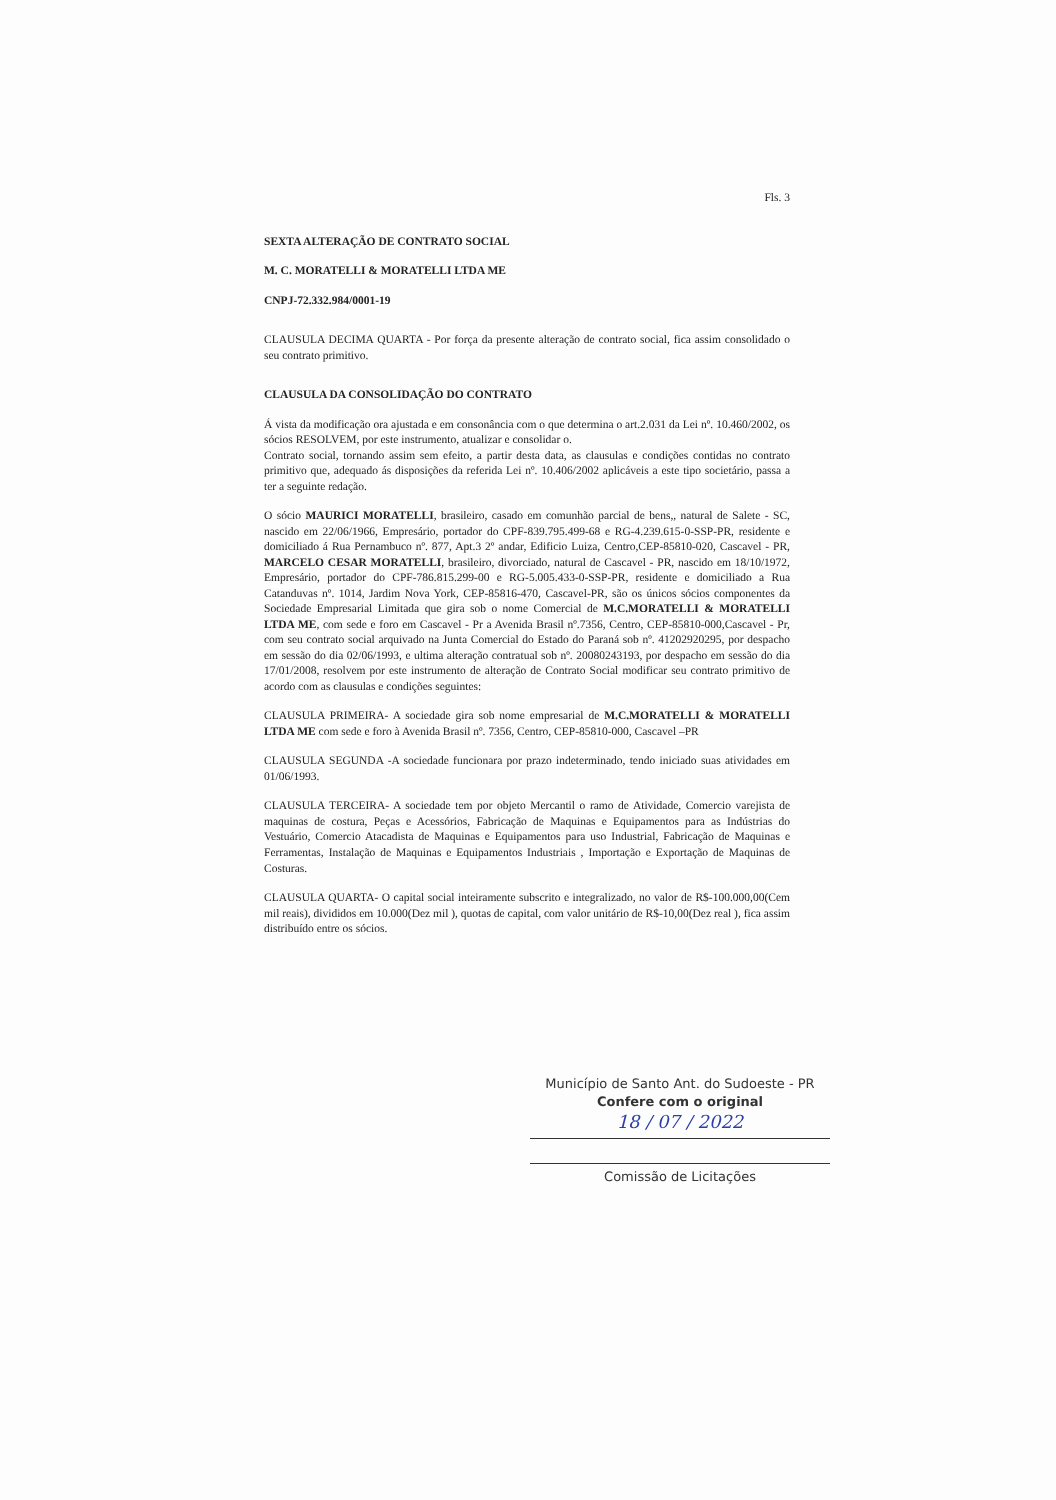Fls. 3
SEXTA ALTERAÇÃO DE CONTRATO SOCIAL
M. C. MORATELLI & MORATELLI LTDA ME
CNPJ-72.332.984/0001-19
CLAUSULA DECIMA QUARTA - Por força da presente alteração de contrato social, fica assim consolidado o seu contrato primitivo.
CLAUSULA DA CONSOLIDAÇÃO DO CONTRATO
Á vista da modificação ora ajustada e em consonância com o que determina o art.2.031 da Lei nº. 10.460/2002, os sócios RESOLVEM, por este instrumento, atualizar e consolidar o.
Contrato social, tornando assim sem efeito, a partir desta data, as clausulas e condições contidas no contrato primitivo que, adequado ás disposições da referida Lei nº. 10.406/2002 aplicáveis a este tipo societário, passa a ter a seguinte redação.
O sócio MAURICI MORATELLI, brasileiro, casado em comunhão parcial de bens,, natural de Salete - SC, nascido em 22/06/1966, Empresário, portador do CPF-839.795.499-68 e RG-4.239.615-0-SSP-PR, residente e domiciliado á Rua Pernambuco nº. 877, Apt.3 2º andar, Edificio Luiza, Centro,CEP-85810-020, Cascavel - PR, MARCELO CESAR MORATELLI, brasileiro, divorciado, natural de Cascavel - PR, nascido em 18/10/1972, Empresário, portador do CPF-786.815.299-00 e RG-5.005.433-0-SSP-PR, residente e domiciliado a Rua Catanduvas nº. 1014, Jardim Nova York, CEP-85816-470, Cascavel-PR, são os únicos sócios componentes da Sociedade Empresarial Limitada que gira sob o nome Comercial de M.C.MORATELLI & MORATELLI LTDA ME, com sede e foro em Cascavel - Pr a Avenida Brasil nº.7356, Centro, CEP-85810-000,Cascavel - Pr, com seu contrato social arquivado na Junta Comercial do Estado do Paraná sob nº. 41202920295, por despacho em sessão do dia 02/06/1993, e ultima alteração contratual sob nº. 20080243193, por despacho em sessão do dia 17/01/2008, resolvem por este instrumento de alteração de Contrato Social modificar seu contrato primitivo de acordo com as clausulas e condições seguintes:
CLAUSULA PRIMEIRA- A sociedade gira sob nome empresarial de M.C.MORATELLI & MORATELLI LTDA ME com sede e foro à Avenida Brasil nº. 7356, Centro, CEP-85810-000, Cascavel –PR
CLAUSULA SEGUNDA -A sociedade funcionara por prazo indeterminado, tendo iniciado suas atividades em 01/06/1993.
CLAUSULA TERCEIRA- A sociedade tem por objeto Mercantil o ramo de Atividade, Comercio varejista de maquinas de costura, Peças e Acessórios, Fabricação de Maquinas e Equipamentos para as Indústrias do Vestuário, Comercio Atacadista de Maquinas e Equipamentos para uso Industrial, Fabricação de Maquinas e Ferramentas, Instalação de Maquinas e Equipamentos Industriais , Importação e Exportação de Maquinas de Costuras.
CLAUSULA QUARTA- O capital social inteiramente subscrito e integralizado, no valor de R$-100.000,00(Cem mil reais), divididos em 10.000(Dez mil ), quotas de capital, com valor unitário de R$-10,00(Dez real ), fica assim distribuído entre os sócios.
Município de Santo Ant. do Sudoeste - PR
Confere com o original
18 / 07 / 2022
Comissão de Licitações